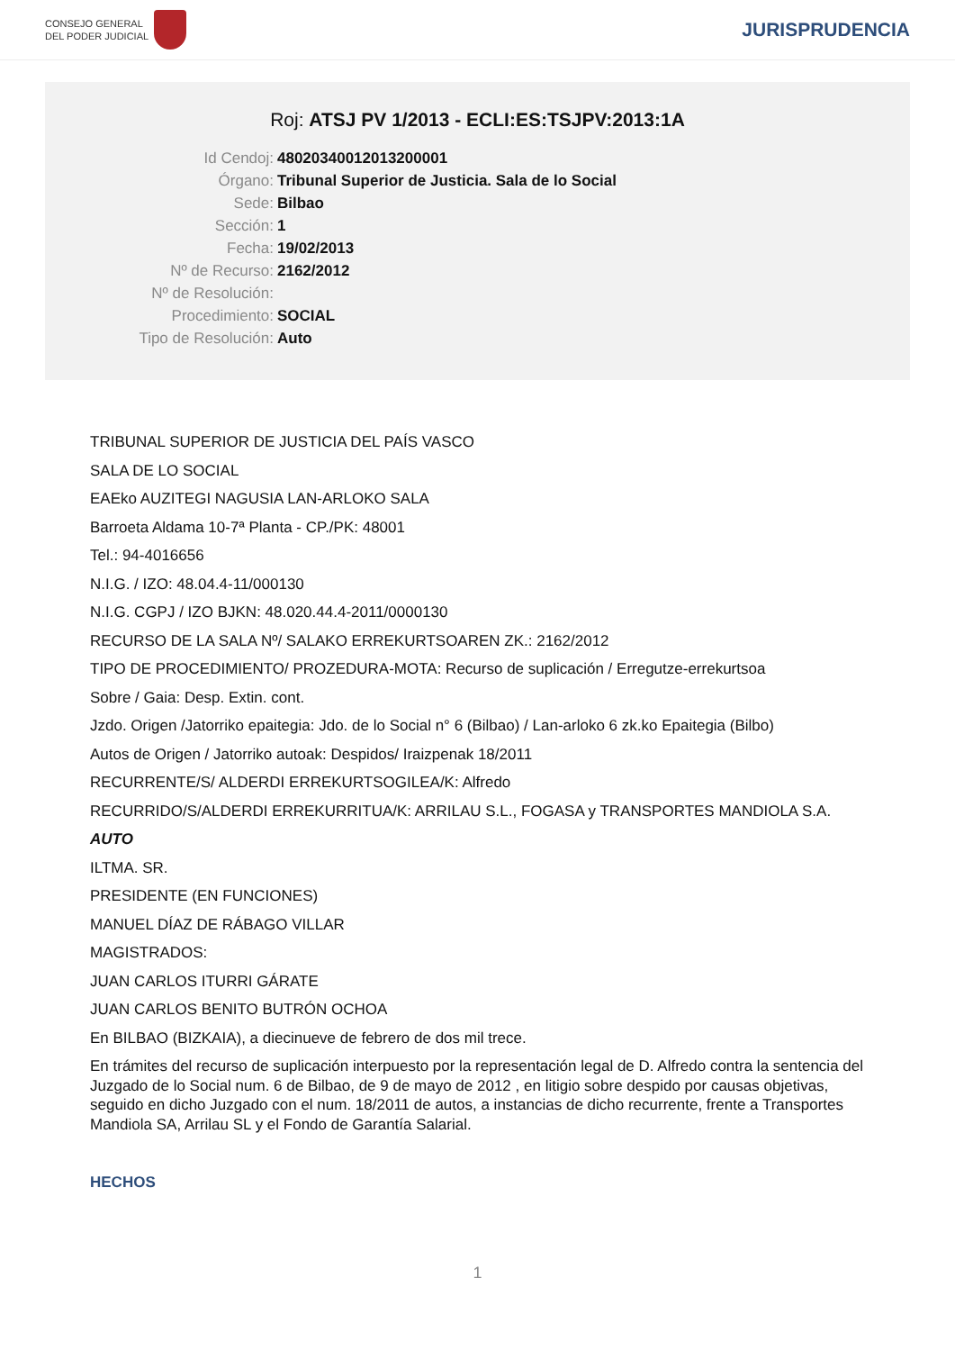CONSEJO GENERAL
DEL PODER JUDICIAL
JURISPRUDENCIA
Roj: ATSJ PV 1/2013 - ECLI:ES:TSJPV:2013:1A
Id Cendoj: 48020340012013200001
Órgano: Tribunal Superior de Justicia. Sala de lo Social
Sede: Bilbao
Sección: 1
Fecha: 19/02/2013
Nº de Recurso: 2162/2012
Nº de Resolución:
Procedimiento: SOCIAL
Tipo de Resolución: Auto
TRIBUNAL SUPERIOR DE JUSTICIA DEL PAÍS VASCO
SALA DE LO SOCIAL
EAEko AUZITEGI NAGUSIA LAN-ARLOKO SALA
Barroeta Aldama 10-7ª Planta - CP./PK: 48001
Tel.: 94-4016656
N.I.G. / IZO: 48.04.4-11/000130
N.I.G. CGPJ / IZO BJKN: 48.020.44.4-2011/0000130
RECURSO DE LA SALA Nº/ SALAKO ERREKURTSOAREN ZK.: 2162/2012
TIPO DE PROCEDIMIENTO/ PROZEDURA-MOTA: Recurso de suplicación / Erregutze-errekurtsoa
Sobre / Gaia: Desp. Extin. cont.
Jzdo. Origen /Jatorriko epaitegia: Jdo. de lo Social n° 6 (Bilbao) / Lan-arloko 6 zk.ko Epaitegia (Bilbo)
Autos de Origen / Jatorriko autoak: Despidos/ Iraizpenak 18/2011
RECURRENTE/S/ ALDERDI ERREKURTSOGILEA/K: Alfredo
RECURRIDO/S/ALDERDI ERREKURRITUA/K: ARRILAU S.L., FOGASA y TRANSPORTES MANDIOLA S.A.
AUTO
ILTMA. SR.
PRESIDENTE (EN FUNCIONES)
MANUEL DÍAZ DE RÁBAGO VILLAR
MAGISTRADOS:
JUAN CARLOS ITURRI GÁRATE
JUAN CARLOS BENITO BUTRÓN OCHOA
En BILBAO (BIZKAIA), a diecinueve de febrero de dos mil trece.
En trámites del recurso de suplicación interpuesto por la representación legal de D. Alfredo contra la sentencia del Juzgado de lo Social num. 6 de Bilbao, de 9 de mayo de 2012 , en litigio sobre despido por causas objetivas, seguido en dicho Juzgado con el num. 18/2011 de autos, a instancias de dicho recurrente, frente a Transportes Mandiola SA, Arrilau SL y el Fondo de Garantía Salarial.
HECHOS
1